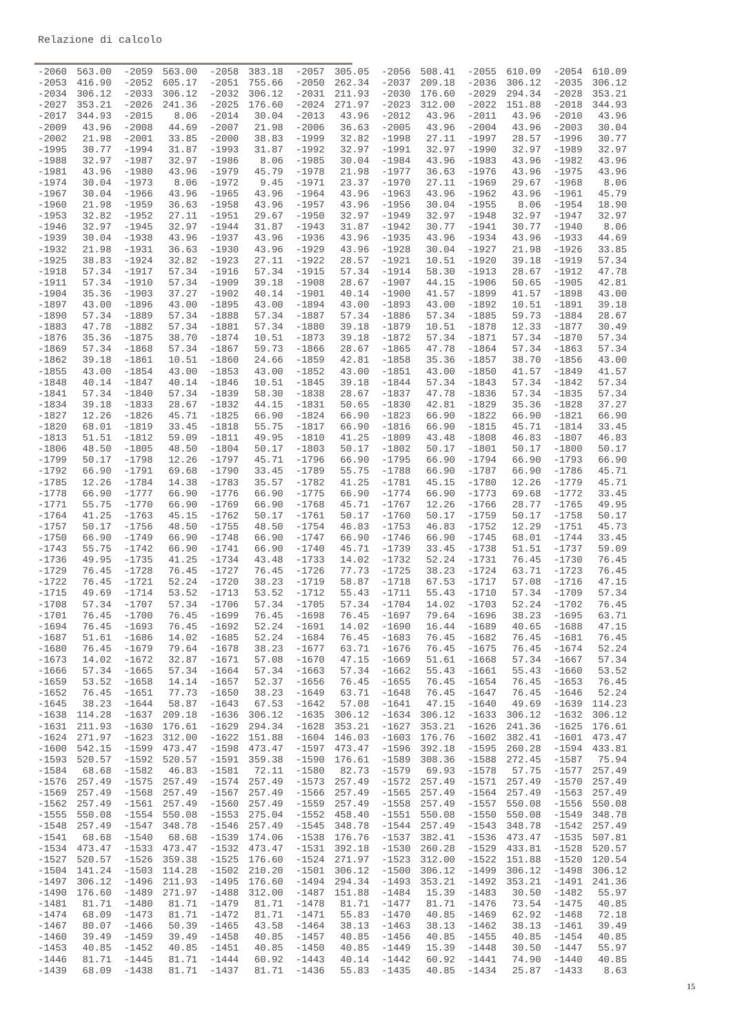Relazione di calcolo
| -2060 | 563.00 | -2059 | 563.00 | -2058 | 383.18 | -2057 | 305.05 | -2056 | 508.41 | -2055 | 610.09 | -2054 | 610.09 |
| -2053 | 416.90 | -2052 | 605.17 | -2051 | 755.66 | -2050 | 262.34 | -2037 | 209.18 | -2036 | 306.12 | -2035 | 306.12 |
| -2034 | 306.12 | -2033 | 306.12 | -2032 | 306.12 | -2031 | 211.93 | -2030 | 176.60 | -2029 | 294.34 | -2028 | 353.21 |
| -2027 | 353.21 | -2026 | 241.36 | -2025 | 176.60 | -2024 | 271.97 | -2023 | 312.00 | -2022 | 151.88 | -2018 | 344.93 |
| -2017 | 344.93 | -2015 | 8.06 | -2014 | 30.04 | -2013 | 43.96 | -2012 | 43.96 | -2011 | 43.96 | -2010 | 43.96 |
| -2009 | 43.96 | -2008 | 44.69 | -2007 | 21.98 | -2006 | 36.63 | -2005 | 43.96 | -2004 | 43.96 | -2003 | 30.04 |
| -2002 | 21.98 | -2001 | 33.85 | -2000 | 38.83 | -1999 | 32.82 | -1998 | 27.11 | -1997 | 28.57 | -1996 | 30.77 |
| -1995 | 30.77 | -1994 | 31.87 | -1993 | 31.87 | -1992 | 32.97 | -1991 | 32.97 | -1990 | 32.97 | -1989 | 32.97 |
| -1988 | 32.97 | -1987 | 32.97 | -1986 | 8.06 | -1985 | 30.04 | -1984 | 43.96 | -1983 | 43.96 | -1982 | 43.96 |
| -1981 | 43.96 | -1980 | 43.96 | -1979 | 45.79 | -1978 | 21.98 | -1977 | 36.63 | -1976 | 43.96 | -1975 | 43.96 |
| -1974 | 30.04 | -1973 | 8.06 | -1972 | 9.45 | -1971 | 23.37 | -1970 | 27.11 | -1969 | 29.67 | -1968 | 8.06 |
| -1967 | 30.04 | -1966 | 43.96 | -1965 | 43.96 | -1964 | 43.96 | -1963 | 43.96 | -1962 | 43.96 | -1961 | 45.79 |
| -1960 | 21.98 | -1959 | 36.63 | -1958 | 43.96 | -1957 | 43.96 | -1956 | 30.04 | -1955 | 8.06 | -1954 | 18.90 |
| -1953 | 32.82 | -1952 | 27.11 | -1951 | 29.67 | -1950 | 32.97 | -1949 | 32.97 | -1948 | 32.97 | -1947 | 32.97 |
| -1946 | 32.97 | -1945 | 32.97 | -1944 | 31.87 | -1943 | 31.87 | -1942 | 30.77 | -1941 | 30.77 | -1940 | 8.06 |
| -1939 | 30.04 | -1938 | 43.96 | -1937 | 43.96 | -1936 | 43.96 | -1935 | 43.96 | -1934 | 43.96 | -1933 | 44.69 |
| -1932 | 21.98 | -1931 | 36.63 | -1930 | 43.96 | -1929 | 43.96 | -1928 | 30.04 | -1927 | 21.98 | -1926 | 33.85 |
| -1925 | 38.83 | -1924 | 32.82 | -1923 | 27.11 | -1922 | 28.57 | -1921 | 10.51 | -1920 | 39.18 | -1919 | 57.34 |
| -1918 | 57.34 | -1917 | 57.34 | -1916 | 57.34 | -1915 | 57.34 | -1914 | 58.30 | -1913 | 28.67 | -1912 | 47.78 |
| -1911 | 57.34 | -1910 | 57.34 | -1909 | 39.18 | -1908 | 28.67 | -1907 | 44.15 | -1906 | 50.65 | -1905 | 42.81 |
| -1904 | 35.36 | -1903 | 37.27 | -1902 | 40.14 | -1901 | 40.14 | -1900 | 41.57 | -1899 | 41.57 | -1898 | 43.00 |
| -1897 | 43.00 | -1896 | 43.00 | -1895 | 43.00 | -1894 | 43.00 | -1893 | 43.00 | -1892 | 10.51 | -1891 | 39.18 |
| -1890 | 57.34 | -1889 | 57.34 | -1888 | 57.34 | -1887 | 57.34 | -1886 | 57.34 | -1885 | 59.73 | -1884 | 28.67 |
| -1883 | 47.78 | -1882 | 57.34 | -1881 | 57.34 | -1880 | 39.18 | -1879 | 10.51 | -1878 | 12.33 | -1877 | 30.49 |
| -1876 | 35.36 | -1875 | 38.70 | -1874 | 10.51 | -1873 | 39.18 | -1872 | 57.34 | -1871 | 57.34 | -1870 | 57.34 |
| -1869 | 57.34 | -1868 | 57.34 | -1867 | 59.73 | -1866 | 28.67 | -1865 | 47.78 | -1864 | 57.34 | -1863 | 57.34 |
| -1862 | 39.18 | -1861 | 10.51 | -1860 | 24.66 | -1859 | 42.81 | -1858 | 35.36 | -1857 | 38.70 | -1856 | 43.00 |
| -1855 | 43.00 | -1854 | 43.00 | -1853 | 43.00 | -1852 | 43.00 | -1851 | 43.00 | -1850 | 41.57 | -1849 | 41.57 |
| -1848 | 40.14 | -1847 | 40.14 | -1846 | 10.51 | -1845 | 39.18 | -1844 | 57.34 | -1843 | 57.34 | -1842 | 57.34 |
| -1841 | 57.34 | -1840 | 57.34 | -1839 | 58.30 | -1838 | 28.67 | -1837 | 47.78 | -1836 | 57.34 | -1835 | 57.34 |
| -1834 | 39.18 | -1833 | 28.67 | -1832 | 44.15 | -1831 | 50.65 | -1830 | 42.81 | -1829 | 35.36 | -1828 | 37.27 |
| -1827 | 12.26 | -1826 | 45.71 | -1825 | 66.90 | -1824 | 66.90 | -1823 | 66.90 | -1822 | 66.90 | -1821 | 66.90 |
| -1820 | 68.01 | -1819 | 33.45 | -1818 | 55.75 | -1817 | 66.90 | -1816 | 66.90 | -1815 | 45.71 | -1814 | 33.45 |
| -1813 | 51.51 | -1812 | 59.09 | -1811 | 49.95 | -1810 | 41.25 | -1809 | 43.48 | -1808 | 46.83 | -1807 | 46.83 |
| -1806 | 48.50 | -1805 | 48.50 | -1804 | 50.17 | -1803 | 50.17 | -1802 | 50.17 | -1801 | 50.17 | -1800 | 50.17 |
| -1799 | 50.17 | -1798 | 12.26 | -1797 | 45.71 | -1796 | 66.90 | -1795 | 66.90 | -1794 | 66.90 | -1793 | 66.90 |
| -1792 | 66.90 | -1791 | 69.68 | -1790 | 33.45 | -1789 | 55.75 | -1788 | 66.90 | -1787 | 66.90 | -1786 | 45.71 |
| -1785 | 12.26 | -1784 | 14.38 | -1783 | 35.57 | -1782 | 41.25 | -1781 | 45.15 | -1780 | 12.26 | -1779 | 45.71 |
| -1778 | 66.90 | -1777 | 66.90 | -1776 | 66.90 | -1775 | 66.90 | -1774 | 66.90 | -1773 | 69.68 | -1772 | 33.45 |
| -1771 | 55.75 | -1770 | 66.90 | -1769 | 66.90 | -1768 | 45.71 | -1767 | 12.26 | -1766 | 28.77 | -1765 | 49.95 |
| -1764 | 41.25 | -1763 | 45.15 | -1762 | 50.17 | -1761 | 50.17 | -1760 | 50.17 | -1759 | 50.17 | -1758 | 50.17 |
| -1757 | 50.17 | -1756 | 48.50 | -1755 | 48.50 | -1754 | 46.83 | -1753 | 46.83 | -1752 | 12.29 | -1751 | 45.73 |
| -1750 | 66.90 | -1749 | 66.90 | -1748 | 66.90 | -1747 | 66.90 | -1746 | 66.90 | -1745 | 68.01 | -1744 | 33.45 |
| -1743 | 55.75 | -1742 | 66.90 | -1741 | 66.90 | -1740 | 45.71 | -1739 | 33.45 | -1738 | 51.51 | -1737 | 59.09 |
| -1736 | 49.95 | -1735 | 41.25 | -1734 | 43.48 | -1733 | 14.02 | -1732 | 52.24 | -1731 | 76.45 | -1730 | 76.45 |
| -1729 | 76.45 | -1728 | 76.45 | -1727 | 76.45 | -1726 | 77.73 | -1725 | 38.23 | -1724 | 63.71 | -1723 | 76.45 |
| -1722 | 76.45 | -1721 | 52.24 | -1720 | 38.23 | -1719 | 58.87 | -1718 | 67.53 | -1717 | 57.08 | -1716 | 47.15 |
| -1715 | 49.69 | -1714 | 53.52 | -1713 | 53.52 | -1712 | 55.43 | -1711 | 55.43 | -1710 | 57.34 | -1709 | 57.34 |
| -1708 | 57.34 | -1707 | 57.34 | -1706 | 57.34 | -1705 | 57.34 | -1704 | 14.02 | -1703 | 52.24 | -1702 | 76.45 |
| -1701 | 76.45 | -1700 | 76.45 | -1699 | 76.45 | -1698 | 76.45 | -1697 | 79.64 | -1696 | 38.23 | -1695 | 63.71 |
| -1694 | 76.45 | -1693 | 76.45 | -1692 | 52.24 | -1691 | 14.02 | -1690 | 16.44 | -1689 | 40.65 | -1688 | 47.15 |
| -1687 | 51.61 | -1686 | 14.02 | -1685 | 52.24 | -1684 | 76.45 | -1683 | 76.45 | -1682 | 76.45 | -1681 | 76.45 |
| -1680 | 76.45 | -1679 | 79.64 | -1678 | 38.23 | -1677 | 63.71 | -1676 | 76.45 | -1675 | 76.45 | -1674 | 52.24 |
| -1673 | 14.02 | -1672 | 32.87 | -1671 | 57.08 | -1670 | 47.15 | -1669 | 51.61 | -1668 | 57.34 | -1667 | 57.34 |
| -1666 | 57.34 | -1665 | 57.34 | -1664 | 57.34 | -1663 | 57.34 | -1662 | 55.43 | -1661 | 55.43 | -1660 | 53.52 |
| -1659 | 53.52 | -1658 | 14.14 | -1657 | 52.37 | -1656 | 76.45 | -1655 | 76.45 | -1654 | 76.45 | -1653 | 76.45 |
| -1652 | 76.45 | -1651 | 77.73 | -1650 | 38.23 | -1649 | 63.71 | -1648 | 76.45 | -1647 | 76.45 | -1646 | 52.24 |
| -1645 | 38.23 | -1644 | 58.87 | -1643 | 67.53 | -1642 | 57.08 | -1641 | 47.15 | -1640 | 49.69 | -1639 | 114.23 |
| -1638 | 114.28 | -1637 | 209.18 | -1636 | 306.12 | -1635 | 306.12 | -1634 | 306.12 | -1633 | 306.12 | -1632 | 306.12 |
| -1631 | 211.93 | -1630 | 176.61 | -1629 | 294.34 | -1628 | 353.21 | -1627 | 353.21 | -1626 | 241.36 | -1625 | 176.61 |
| -1624 | 271.97 | -1623 | 312.00 | -1622 | 151.88 | -1604 | 146.03 | -1603 | 176.76 | -1602 | 382.41 | -1601 | 473.47 |
| -1600 | 542.15 | -1599 | 473.47 | -1598 | 473.47 | -1597 | 473.47 | -1596 | 392.18 | -1595 | 260.28 | -1594 | 433.81 |
| -1593 | 520.57 | -1592 | 520.57 | -1591 | 359.38 | -1590 | 176.61 | -1589 | 308.36 | -1588 | 272.45 | -1587 | 75.94 |
| -1584 | 68.68 | -1582 | 46.83 | -1581 | 72.11 | -1580 | 82.73 | -1579 | 69.93 | -1578 | 57.75 | -1577 | 257.49 |
| -1576 | 257.49 | -1575 | 257.49 | -1574 | 257.49 | -1573 | 257.49 | -1572 | 257.49 | -1571 | 257.49 | -1570 | 257.49 |
| -1569 | 257.49 | -1568 | 257.49 | -1567 | 257.49 | -1566 | 257.49 | -1565 | 257.49 | -1564 | 257.49 | -1563 | 257.49 |
| -1562 | 257.49 | -1561 | 257.49 | -1560 | 257.49 | -1559 | 257.49 | -1558 | 257.49 | -1557 | 550.08 | -1556 | 550.08 |
| -1555 | 550.08 | -1554 | 550.08 | -1553 | 275.04 | -1552 | 458.40 | -1551 | 550.08 | -1550 | 550.08 | -1549 | 348.78 |
| -1548 | 257.49 | -1547 | 348.78 | -1546 | 257.49 | -1545 | 348.78 | -1544 | 257.49 | -1543 | 348.78 | -1542 | 257.49 |
| -1541 | 68.68 | -1540 | 68.68 | -1539 | 174.06 | -1538 | 176.76 | -1537 | 382.41 | -1536 | 473.47 | -1535 | 507.81 |
| -1534 | 473.47 | -1533 | 473.47 | -1532 | 473.47 | -1531 | 392.18 | -1530 | 260.28 | -1529 | 433.81 | -1528 | 520.57 |
| -1527 | 520.57 | -1526 | 359.38 | -1525 | 176.60 | -1524 | 271.97 | -1523 | 312.00 | -1522 | 151.88 | -1520 | 120.54 |
| -1504 | 141.24 | -1503 | 114.28 | -1502 | 210.20 | -1501 | 306.12 | -1500 | 306.12 | -1499 | 306.12 | -1498 | 306.12 |
| -1497 | 306.12 | -1496 | 211.93 | -1495 | 176.60 | -1494 | 294.34 | -1493 | 353.21 | -1492 | 353.21 | -1491 | 241.36 |
| -1490 | 176.60 | -1489 | 271.97 | -1488 | 312.00 | -1487 | 151.88 | -1484 | 15.39 | -1483 | 30.50 | -1482 | 55.97 |
| -1481 | 81.71 | -1480 | 81.71 | -1479 | 81.71 | -1478 | 81.71 | -1477 | 81.71 | -1476 | 73.54 | -1475 | 40.85 |
| -1474 | 68.09 | -1473 | 81.71 | -1472 | 81.71 | -1471 | 55.83 | -1470 | 40.85 | -1469 | 62.92 | -1468 | 72.18 |
| -1467 | 80.07 | -1466 | 50.39 | -1465 | 43.58 | -1464 | 38.13 | -1463 | 38.13 | -1462 | 38.13 | -1461 | 39.49 |
| -1460 | 39.49 | -1459 | 39.49 | -1458 | 40.85 | -1457 | 40.85 | -1456 | 40.85 | -1455 | 40.85 | -1454 | 40.85 |
| -1453 | 40.85 | -1452 | 40.85 | -1451 | 40.85 | -1450 | 40.85 | -1449 | 15.39 | -1448 | 30.50 | -1447 | 55.97 |
| -1446 | 81.71 | -1445 | 81.71 | -1444 | 60.92 | -1443 | 40.14 | -1442 | 60.92 | -1441 | 74.90 | -1440 | 40.85 |
| -1439 | 68.09 | -1438 | 81.71 | -1437 | 81.71 | -1436 | 55.83 | -1435 | 40.85 | -1434 | 25.87 | -1433 | 8.63 |
15